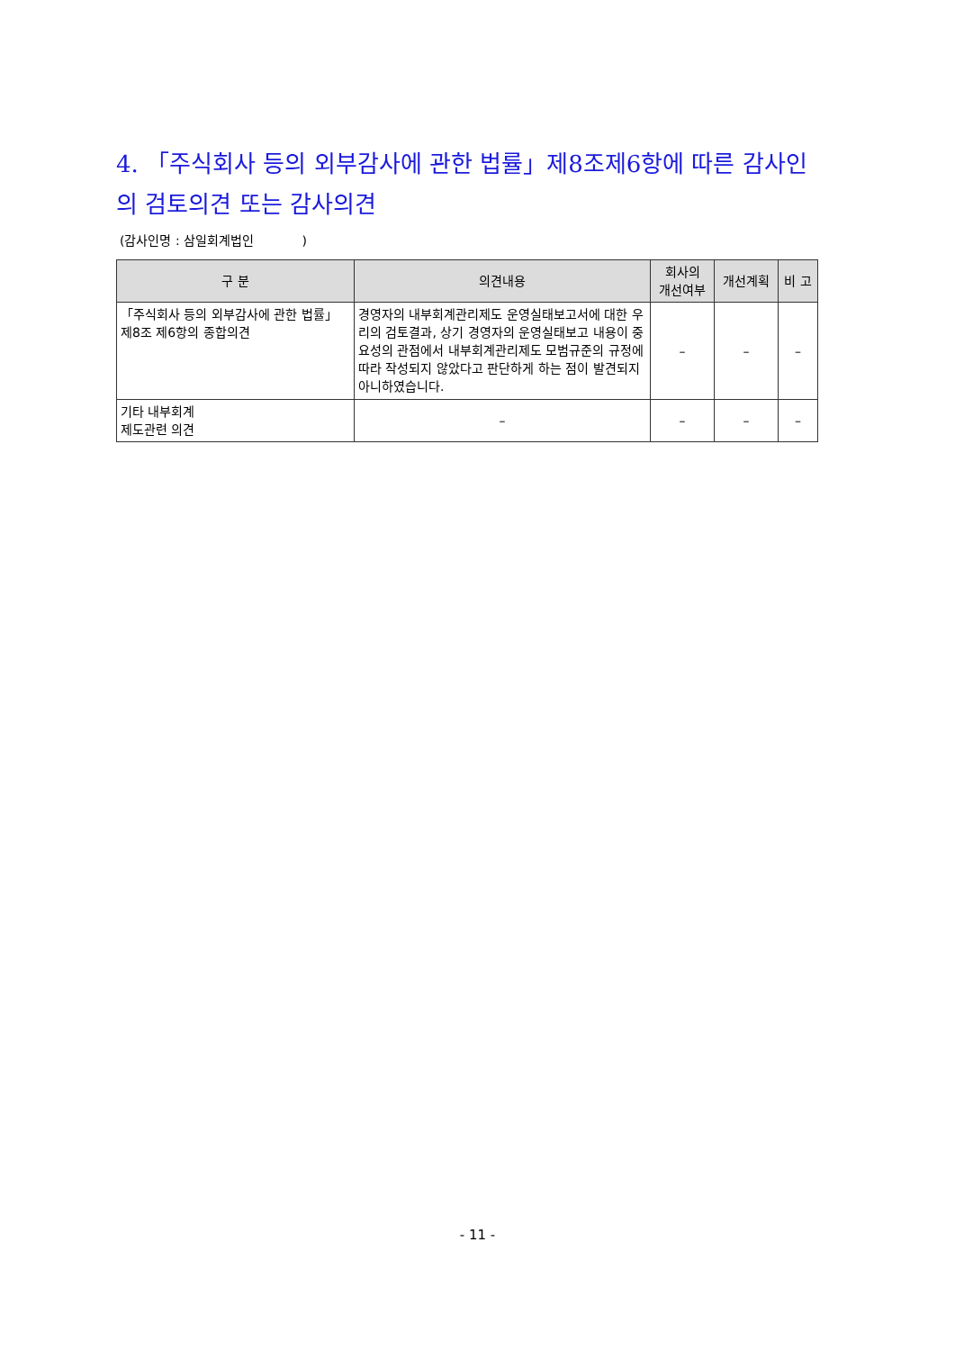4. 「주식회사 등의 외부감사에 관한 법률」제8조제6항에 따른 감사인의 검토의견 또는 감사의견
(감사인명 : 삼일회계법인 )
| 구 분 | 의견내용 | 회사의 개선여부 | 개선계획 | 비 고 |
| --- | --- | --- | --- | --- |
| 「주식회사 등의 외부감사에 관한 법률」 제8조 제6항의 종합의견 | 경영자의 내부회계관리제도 운영실태보고서에 대한 우리의 검토결과, 상기 경영자의 운영실태보고 내용이 중요성의 관점에서 내부회계관리제도 모범규준의 규정에 따라 작성되지 않았다고 판단하게 하는 점이 발견되지 아니하였습니다. | – | – | – |
| 기타 내부회계 제도관련 의견 | – | – | – | – |
- 11 -